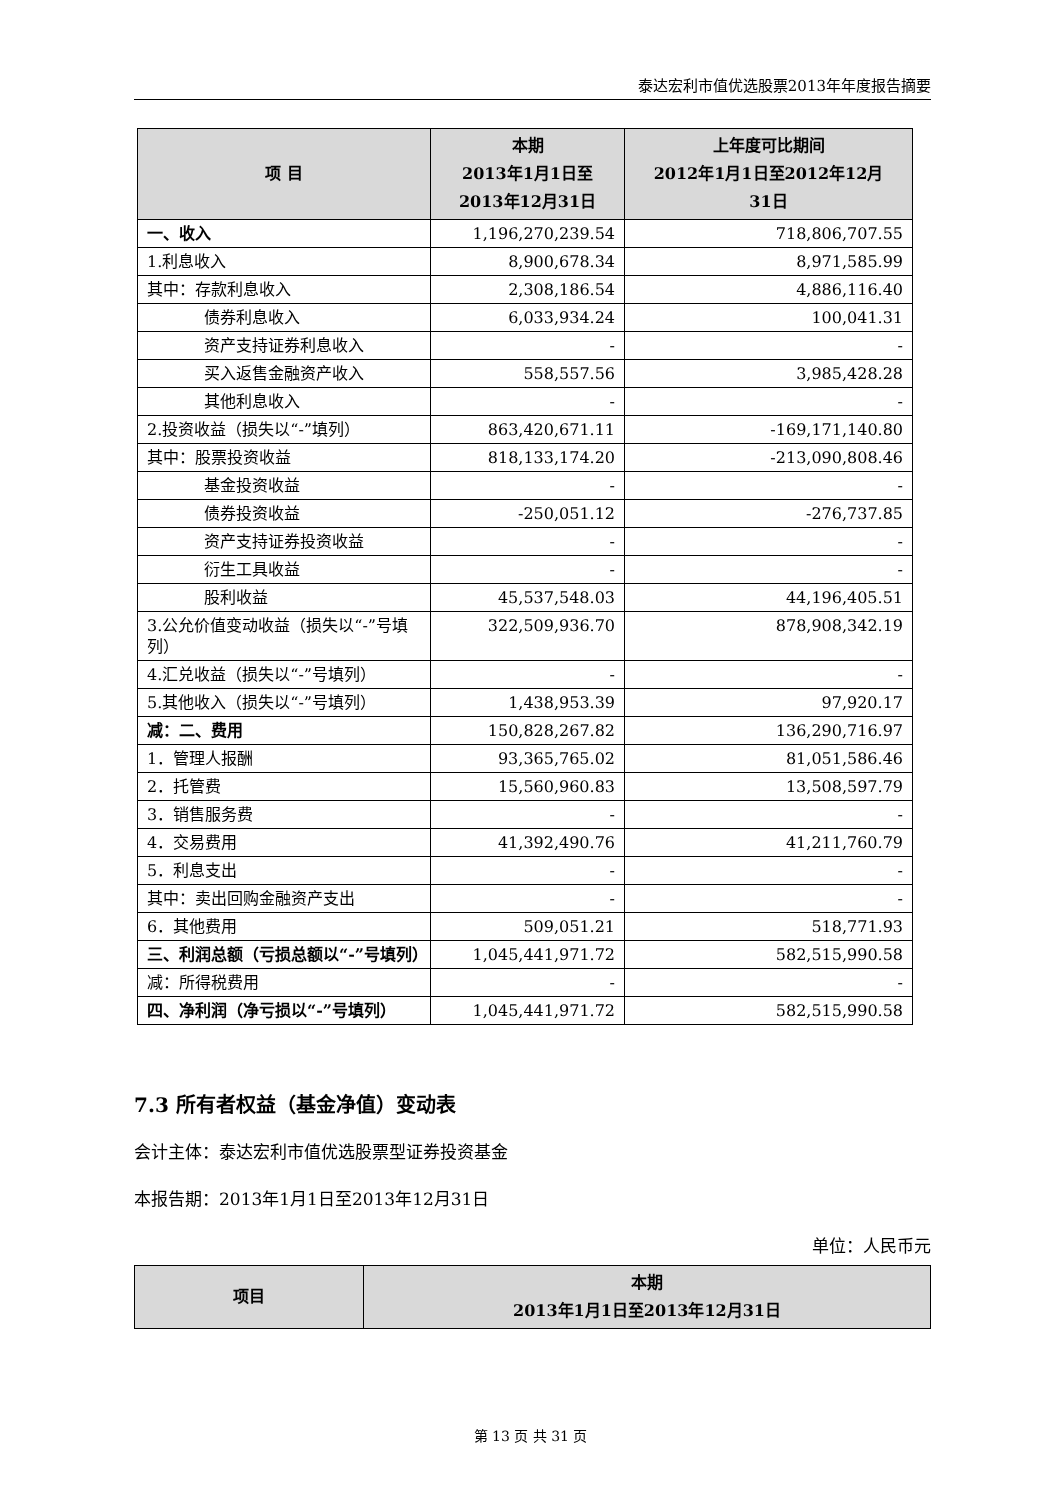泰达宏利市值优选股票2013年年度报告摘要
| 项 目 | 本期 2013年1月1日至 2013年12月31日 | 上年度可比期间 2012年1月1日至2012年12月 31日 |
| --- | --- | --- |
| 一、收入 | 1,196,270,239.54 | 718,806,707.55 |
| 1.利息收入 | 8,900,678.34 | 8,971,585.99 |
| 其中：存款利息收入 | 2,308,186.54 | 4,886,116.40 |
| 债券利息收入 | 6,033,934.24 | 100,041.31 |
| 资产支持证券利息收入 | - | - |
| 买入返售金融资产收入 | 558,557.56 | 3,985,428.28 |
| 其他利息收入 | - | - |
| 2.投资收益（损失以“-”填列） | 863,420,671.11 | -169,171,140.80 |
| 其中：股票投资收益 | 818,133,174.20 | -213,090,808.46 |
| 基金投资收益 | - | - |
| 债券投资收益 | -250,051.12 | -276,737.85 |
| 资产支持证券投资收益 | - | - |
| 衍生工具收益 | - | - |
| 股利收益 | 45,537,548.03 | 44,196,405.51 |
| 3.公允价值变动收益（损失以“-”号填列） | 322,509,936.70 | 878,908,342.19 |
| 4.汇兑收益（损失以“-”号填列） | - | - |
| 5.其他收入（损失以“-”号填列） | 1,438,953.39 | 97,920.17 |
| 减：二、费用 | 150,828,267.82 | 136,290,716.97 |
| 1．管理人报酬 | 93,365,765.02 | 81,051,586.46 |
| 2．托管费 | 15,560,960.83 | 13,508,597.79 |
| 3．销售服务费 | - | - |
| 4．交易费用 | 41,392,490.76 | 41,211,760.79 |
| 5．利息支出 | - | - |
| 其中：卖出回购金融资产支出 | - | - |
| 6．其他费用 | 509,051.21 | 518,771.93 |
| 三、利润总额（亏损总额以“-”号填列） | 1,045,441,971.72 | 582,515,990.58 |
| 减：所得税费用 | - | - |
| 四、净利润（净亏损以“-”号填列） | 1,045,441,971.72 | 582,515,990.58 |
7.3 所有者权益（基金净值）变动表
会计主体：泰达宏利市值优选股票型证券投资基金
本报告期：2013年1月1日至2013年12月31日
单位：人民币元
| 项目 | 本期 2013年1月1日至2013年12月31日 |
| --- | --- |
第 13 页 共 31 页